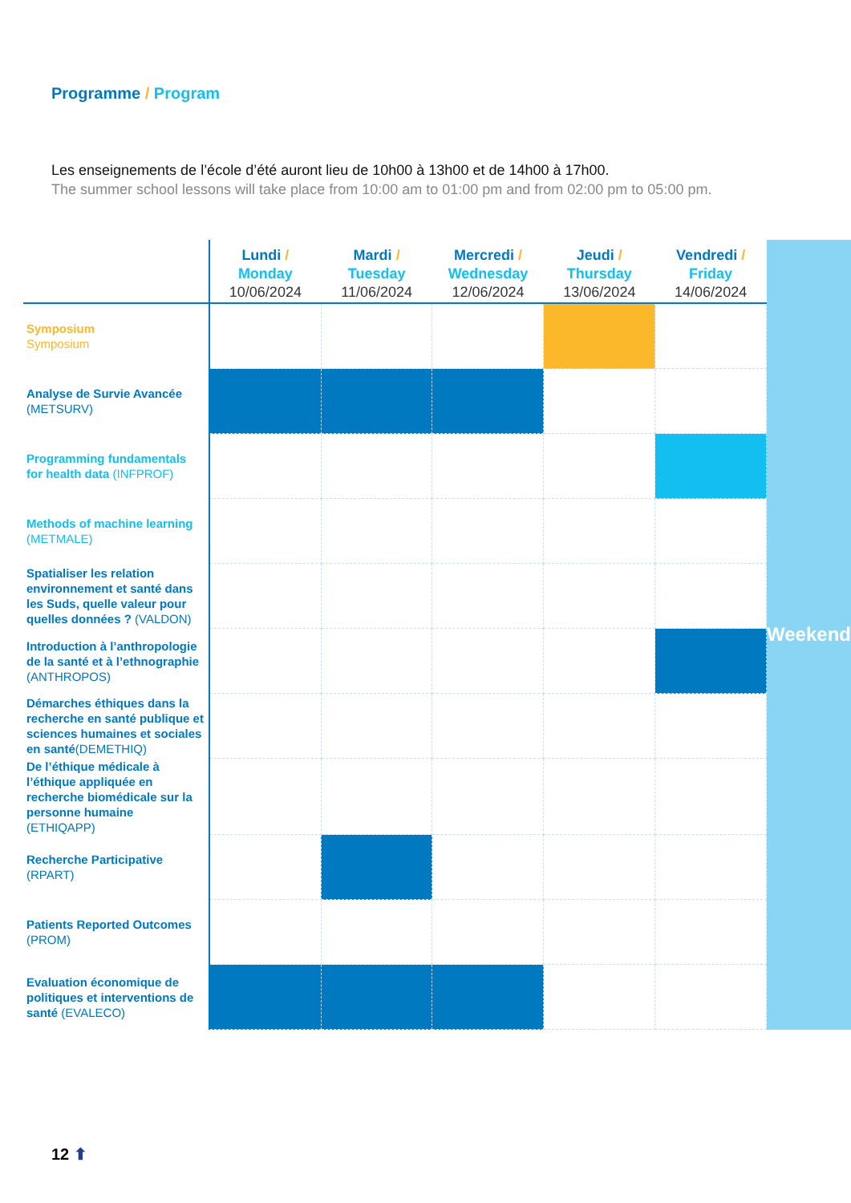Programme / Program
Les enseignements de l’école d’été auront lieu de 10h00 à 13h00 et de 14h00 à 17h00.
The summer school lessons will take place from 10:00 am to 01:00 pm and from 02:00 pm to 05:00 pm.
| | Lundi / Monday 10/06/2024 | Mardi / Tuesday 11/06/2024 | Mercredi / Wednesday 12/06/2024 | Jeudi / Thursday 13/06/2024 | Vendredi / Friday 14/06/2024 | Weekend |
| Symposium Symposium | | | | | | |
| Analyse de Survie Avancée (METSURV) | | | | | | |
| Programming fundamentals for health data (INFPROF) | | | | | | |
| Methods of machine learning (METMALE) | | | | | | |
| Spatialiser les relation environnement et santé dans les Suds, quelle valeur pour quelles données ? (VALDON) | | | | | | |
| Introduction à l’anthropologie de la santé et à l’ethnographie (ANTHROPOS) | | | | | | |
| Démarches éthiques dans la recherche en santé publique et sciences humaines et sociales en santé (DEMETHIQ) | | | | | | |
| De l’éthique médicale à l’éthique appliquée en recherche biomédicale sur la personne humaine (ETHIQAPP) | | | | | | |
| Recherche Participative (RPART) | | | | | | |
| Patients Reported Outcomes (PROM) | | | | | | |
| Evaluation économique de politiques et interventions de santé (EVALECO) | | | | | | |
12 ⬆